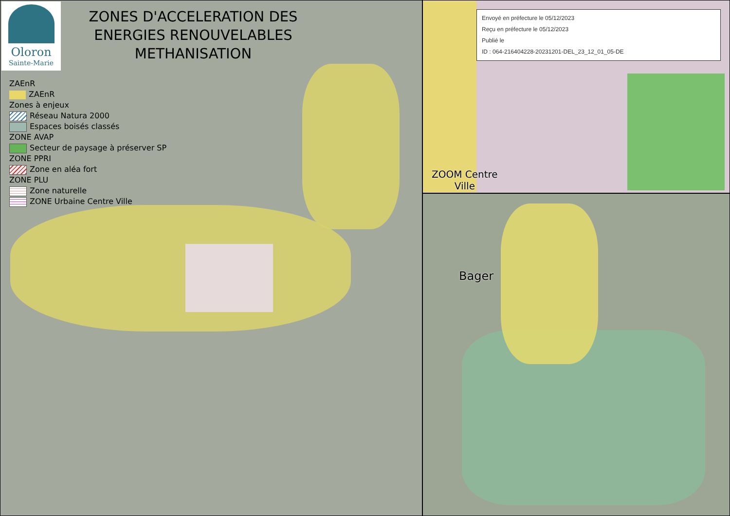Oloron
Sainte-Marie
ZONES D'ACCELERATION DES
ENERGIES RENOUVELABLES
METHANISATION
ZAEnR
ZAEnR
Zones à enjeux
Réseau Natura 2000
Espaces boisés classés
ZONE AVAP
Secteur de paysage à préserver SP
ZONE PPRI
Zone en aléa fort
ZONE PLU
Zone naturelle
ZONE Urbaine Centre Ville
Envoyé en préfecture le 05/12/2023
Reçu en préfecture le 05/12/2023
Publié le
ID : 064-216404228-20231201-DEL_23_12_01_05-DE
ZOOM Centre
Ville
Bager